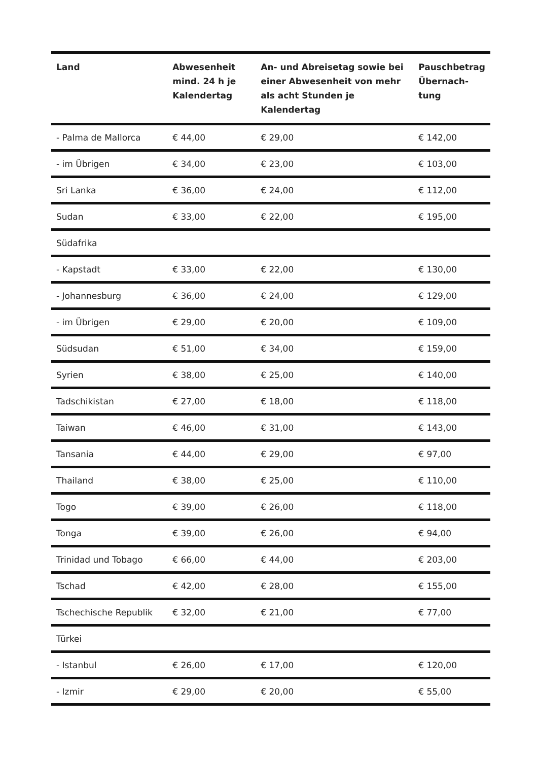| Land | Abwesenheit mind. 24 h je Kalendertag | An- und Abreisetag sowie bei einer Abwesenheit von mehr als acht Stunden je Kalendertag | Pauschbetrag Übernach-tung |
| --- | --- | --- | --- |
| - Palma de Mallorca | € 44,00 | € 29,00 | € 142,00 |
| - im Übrigen | € 34,00 | € 23,00 | € 103,00 |
| Sri Lanka | € 36,00 | € 24,00 | € 112,00 |
| Sudan | € 33,00 | € 22,00 | € 195,00 |
| Südafrika | | | |
| - Kapstadt | € 33,00 | € 22,00 | € 130,00 |
| - Johannesburg | € 36,00 | € 24,00 | € 129,00 |
| - im Übrigen | € 29,00 | € 20,00 | € 109,00 |
| Südsudan | € 51,00 | € 34,00 | € 159,00 |
| Syrien | € 38,00 | € 25,00 | € 140,00 |
| Tadschikistan | € 27,00 | € 18,00 | € 118,00 |
| Taiwan | € 46,00 | € 31,00 | € 143,00 |
| Tansania | € 44,00 | € 29,00 | € 97,00 |
| Thailand | € 38,00 | € 25,00 | € 110,00 |
| Togo | € 39,00 | € 26,00 | € 118,00 |
| Tonga | € 39,00 | € 26,00 | € 94,00 |
| Trinidad und Tobago | € 66,00 | € 44,00 | € 203,00 |
| Tschad | € 42,00 | € 28,00 | € 155,00 |
| Tschechische Republik | € 32,00 | € 21,00 | € 77,00 |
| Türkei | | | |
| - Istanbul | € 26,00 | € 17,00 | € 120,00 |
| - Izmir | € 29,00 | € 20,00 | € 55,00 |